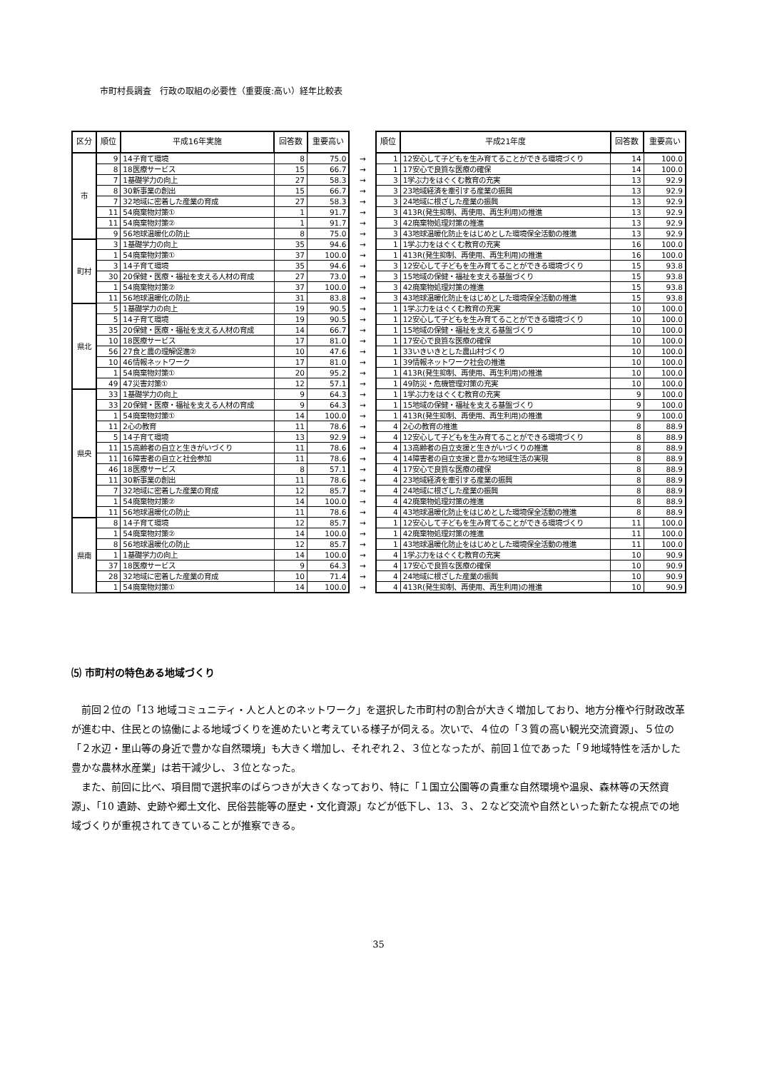市町村長調査　行政の取組の必要性（重要度:高い）経年比較表
| 区分 | 順位 | 平成16年実施 | 回答数 | 重要高い | | 順位 | 平成21年度 | 回答数 | 重要高い |
| --- | --- | --- | --- | --- | --- | --- | --- | --- | --- |
| 市 | 9 | 14子育て環境 | 8 | 75.0 | → | 1 | 12安心して子どもを生み育てることができる環境づくり | 14 | 100.0 |
| | 8 | 18医療サービス | 15 | 66.7 | → | 1 | 17安心で良質な医療の確保 | 14 | 100.0 |
| | 7 | 1基礎学力の向上 | 27 | 58.3 | → | 3 | 1学ぶ力をはぐくむ教育の充実 | 13 | 92.9 |
| | 8 | 30新事業の創出 | 15 | 66.7 | → | 3 | 23地域経済を牽引する産業の振興 | 13 | 92.9 |
| | 7 | 32地域に密着した産業の育成 | 27 | 58.3 | → | 3 | 24地域に根ざした産業の振興 | 13 | 92.9 |
| | 11 | 54廃棄物対策① | 1 | 91.7 | → | 3 | 413R(発生抑制、再使用、再生利用)の推進 | 13 | 92.9 |
| | 11 | 54廃棄物対策② | 1 | 91.7 | → | 3 | 42廃棄物処理対策の推進 | 13 | 92.9 |
| | 9 | 56地球温暖化の防止 | 8 | 75.0 | → | 3 | 43地球温暖化防止をはじめとした環境保全活動の推進 | 13 | 92.9 |
| 町村 | 3 | 1基礎学力の向上 | 35 | 94.6 | → | 1 | 1学ぶ力をはぐくむ教育の充実 | 16 | 100.0 |
| | 1 | 54廃棄物対策① | 37 | 100.0 | → | 1 | 413R(発生抑制、再使用、再生利用)の推進 | 16 | 100.0 |
| | 3 | 14子育て環境 | 35 | 94.6 | → | 3 | 12安心して子どもを生み育てることができる環境づくり | 15 | 93.8 |
| | 30 | 20保健・医療・福祉を支える人材の育成 | 27 | 73.0 | → | 3 | 15地域の保健・福祉を支える基盤づくり | 15 | 93.8 |
| | 1 | 54廃棄物対策② | 37 | 100.0 | → | 3 | 42廃棄物処理対策の推進 | 15 | 93.8 |
| | 11 | 56地球温暖化の防止 | 31 | 83.8 | → | 3 | 43地球温暖化防止をはじめとした環境保全活動の推進 | 15 | 93.8 |
| 県北 | 5 | 1基礎学力の向上 | 19 | 90.5 | → | 1 | 1学ぶ力をはぐくむ教育の充実 | 10 | 100.0 |
| | 5 | 14子育て環境 | 19 | 90.5 | → | 1 | 12安心して子どもを生み育てることができる環境づくり | 10 | 100.0 |
| | 35 | 20保健・医療・福祉を支える人材の育成 | 14 | 66.7 | → | 1 | 15地域の保健・福祉を支える基盤づくり | 10 | 100.0 |
| | 10 | 18医療サービス | 17 | 81.0 | → | 1 | 17安心で良質な医療の確保 | 10 | 100.0 |
| | 56 | 27食と農の理解促進② | 10 | 47.6 | → | 1 | 33いきいきとした農山村づくり | 10 | 100.0 |
| | 10 | 46情報ネットワーク | 17 | 81.0 | → | 1 | 39情報ネットワーク社会の推進 | 10 | 100.0 |
| | 1 | 54廃棄物対策① | 20 | 95.2 | → | 1 | 413R(発生抑制、再使用、再生利用)の推進 | 10 | 100.0 |
| | 49 | 47災害対策① | 12 | 57.1 | → | 1 | 49防災・危機管理対策の充実 | 10 | 100.0 |
| 県央 | 33 | 1基礎学力の向上 | 9 | 64.3 | → | 1 | 1学ぶ力をはぐくむ教育の充実 | 9 | 100.0 |
| | 33 | 20保健・医療・福祉を支える人材の育成 | 9 | 64.3 | → | 1 | 15地域の保健・福祉を支える基盤づくり | 9 | 100.0 |
| | 1 | 54廃棄物対策① | 14 | 100.0 | → | 1 | 413R(発生抑制、再使用、再生利用)の推進 | 9 | 100.0 |
| | 11 | 2心の教育 | 11 | 78.6 | → | 4 | 2心の教育の推進 | 8 | 88.9 |
| | 5 | 14子育て環境 | 13 | 92.9 | → | 4 | 12安心して子どもを生み育てることができる環境づくり | 8 | 88.9 |
| | 11 | 15高齢者の自立と生きがいづくり | 11 | 78.6 | → | 4 | 13高齢者の自立支援と生きがいづくりの推進 | 8 | 88.9 |
| | 11 | 16障害者の自立と社会参加 | 11 | 78.6 | → | 4 | 14障害者の自立支援と豊かな地域生活の実現 | 8 | 88.9 |
| | 46 | 18医療サービス | 8 | 57.1 | → | 4 | 17安心で良質な医療の確保 | 8 | 88.9 |
| | 11 | 30新事業の創出 | 11 | 78.6 | → | 4 | 23地域経済を牽引する産業の振興 | 8 | 88.9 |
| | 7 | 32地域に密着した産業の育成 | 12 | 85.7 | → | 4 | 24地域に根ざした産業の振興 | 8 | 88.9 |
| | 1 | 54廃棄物対策② | 14 | 100.0 | → | 4 | 42廃棄物処理対策の推進 | 8 | 88.9 |
| | 11 | 56地球温暖化の防止 | 11 | 78.6 | → | 4 | 43地球温暖化防止をはじめとした環境保全活動の推進 | 8 | 88.9 |
| 県南 | 8 | 14子育て環境 | 12 | 85.7 | → | 1 | 12安心して子どもを生み育てることができる環境づくり | 11 | 100.0 |
| | 1 | 54廃棄物対策② | 14 | 100.0 | → | 1 | 42廃棄物処理対策の推進 | 11 | 100.0 |
| | 8 | 56地球温暖化の防止 | 12 | 85.7 | → | 1 | 43地球温暖化防止をはじめとした環境保全活動の推進 | 11 | 100.0 |
| | 1 | 1基礎学力の向上 | 14 | 100.0 | → | 4 | 1学ぶ力をはぐくむ教育の充実 | 10 | 90.9 |
| | 37 | 18医療サービス | 9 | 64.3 | → | 4 | 17安心で良質な医療の確保 | 10 | 90.9 |
| | 28 | 32地域に密着した産業の育成 | 10 | 71.4 | → | 4 | 24地域に根ざした産業の振興 | 10 | 90.9 |
| | 1 | 54廃棄物対策① | 14 | 100.0 | → | 4 | 413R(発生抑制、再使用、再生利用)の推進 | 10 | 90.9 |
⑸ 市町村の特色ある地域づくり
前回２位の「13 地域コミュニティ・人と人とのネットワーク」を選択した市町村の割合が大きく増加しており、地方分権や行財政改革が進む中、住民との協働による地域づくりを進めたいと考えている様子が伺える。次いで、４位の「３質の高い観光交流資源」、５位の「２水辺・里山等の身近で豊かな自然環境」も大きく増加し、それぞれ２、３位となったが、前回１位であった「９地域特性を活かした豊かな農林水産業」は若干減少し、３位となった。
また、前回に比べ、項目間で選択率のばらつきが大きくなっており、特に「１国立公園等の貴重な自然環境や温泉、森林等の天然資源」、「10 遺跡、史跡や郷土文化、民俗芸能等の歴史・文化資源」などが低下し、13、３、２など交流や自然といった新たな視点での地域づくりが重視されてきていることが推察できる。
35